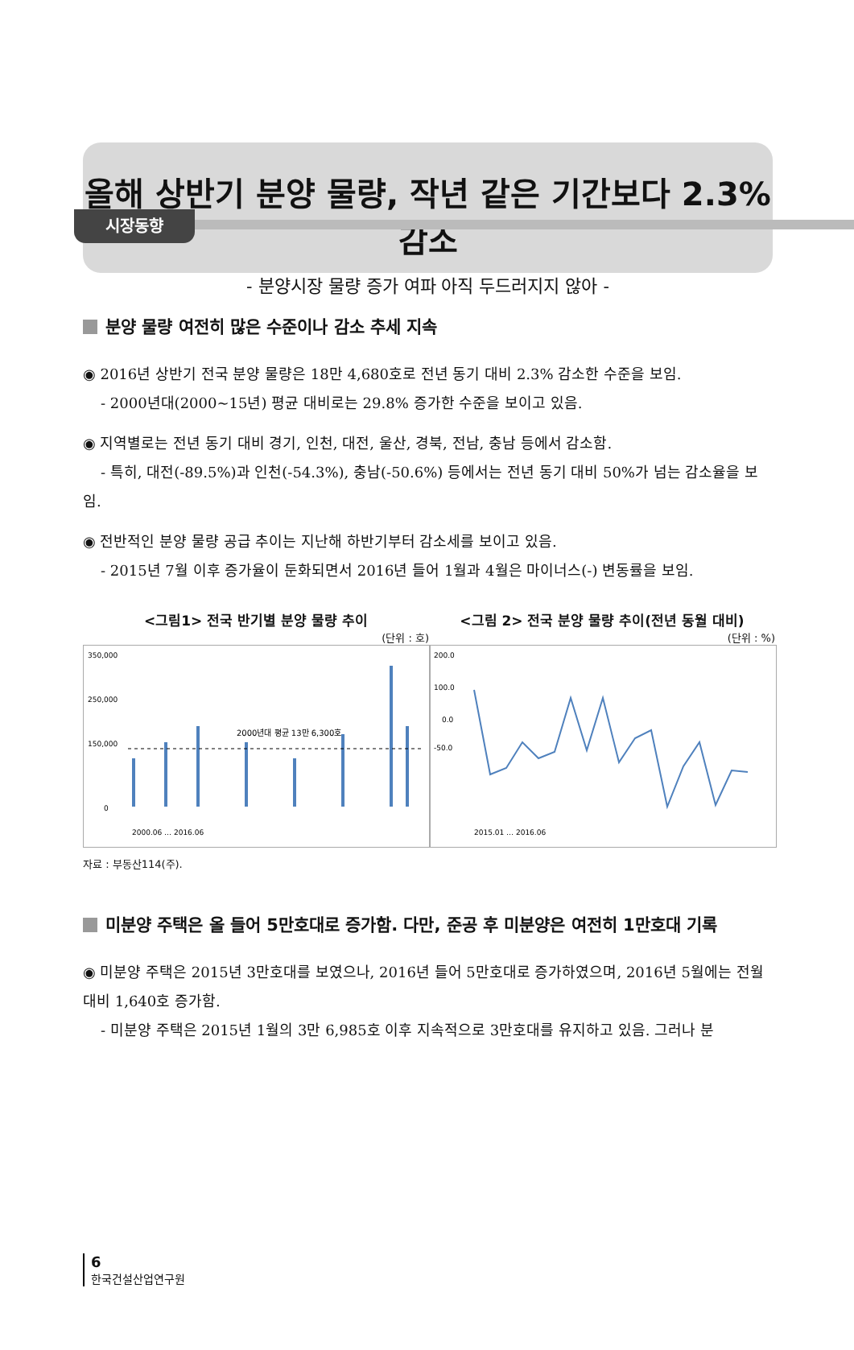시장동향
올해 상반기 분양 물량, 작년 같은 기간보다 2.3% 감소
- 분양시장 물량 증가 여파 아직 두드러지지 않아 -
분양 물량 여전히 많은 수준이나 감소 추세 지속
◉ 2016년 상반기 전국 분양 물량은 18만 4,680호로 전년 동기 대비 2.3% 감소한 수준을 보임.
- 2000년대(2000~15년) 평균 대비로는 29.8% 증가한 수준을 보이고 있음.
◉ 지역별로는 전년 동기 대비 경기, 인천, 대전, 울산, 경북, 전남, 충남 등에서 감소함.
- 특히, 대전(-89.5%)과 인천(-54.3%), 충남(-50.6%) 등에서는 전년 동기 대비 50%가 넘는 감소율을 보임.
◉ 전반적인 분양 물량 공급 추이는 지난해 하반기부터 감소세를 보이고 있음.
- 2015년 7월 이후 증가율이 둔화되면서 2016년 들어 1월과 4월은 마이너스(-) 변동률을 보임.
<그림1> 전국 반기별 분양 물량 추이
(단위 : 호)
350,000
250,000
150,000
0
2000년대 평균 13만 6,300호
2000.06 … 2016.06
<그림 2> 전국 분양 물량 추이(전년 동월 대비)
(단위 : %)
200.0
100.0
0.0
-50.0
2015.01 … 2016.06
자료 : 부동산114(주).
미분양 주택은 올 들어 5만호대로 증가함. 다만, 준공 후 미분양은 여전히 1만호대 기록
◉ 미분양 주택은 2015년 3만호대를 보였으나, 2016년 들어 5만호대로 증가하였으며, 2016년 5월에는 전월 대비 1,640호 증가함.
- 미분양 주택은 2015년 1월의 3만 6,985호 이후 지속적으로 3만호대를 유지하고 있음. 그러나 분
6
한국건설산업연구원